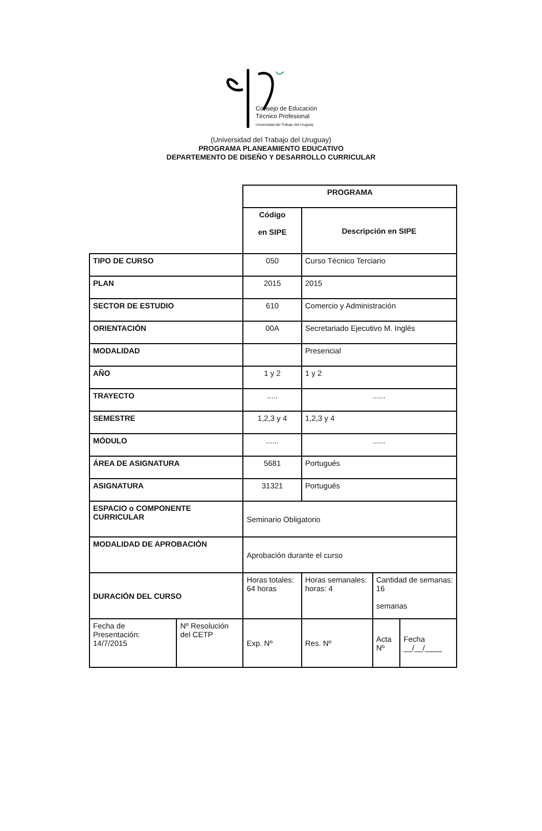Consejo de Educación
Técnico Profesional
Universidad del Trabajo del Uruguay
(Universidad del Trabajo del Uruguay)
PROGRAMA PLANEAMIENTO EDUCATIVO
DEPARTEMENTO DE DISEÑO Y DESARROLLO CURRICULAR
| | | PROGRAMA | | | |
| | | Código en SIPE | Descripción en SIPE | | |
| TIPO DE CURSO | | 050 | Curso Técnico Terciario | | |
| PLAN | | 2015 | 2015 | | |
| SECTOR DE ESTUDIO | | 610 | Comercio y Administración | | |
| ORIENTACIÓN | | 00A | Secretariado Ejecutivo M. Inglés | | |
| MODALIDAD | | | Presencial | | |
| AÑO | | 1 y 2 | 1 y 2 | | |
| TRAYECTO | | ..... | ...... | | |
| SEMESTRE | | 1,2,3 y 4 | 1,2,3 y 4 | | |
| MÓDULO | | ...... | ...... | | |
| ÁREA DE ASIGNATURA | | 5681 | Portugués | | |
| ASIGNATURA | | 31321 | Portugués | | |
| ESPACIO o COMPONENTE CURRICULAR | | Seminario Obligatorio | | | |
| MODALIDAD DE APROBACIÒN | | Aprobación durante el curso | | | |
| DURACIÓN DEL CURSO | | Horas totales: 64 horas | Horas semanales: horas: 4 | Cantidad de semanas: 16 semanas | |
| Fecha de Presentación: 14/7/2015 | Nº Resolución del CETP | Exp. Nº | Res. Nº | Acta Nº | Fecha __/__/____ |